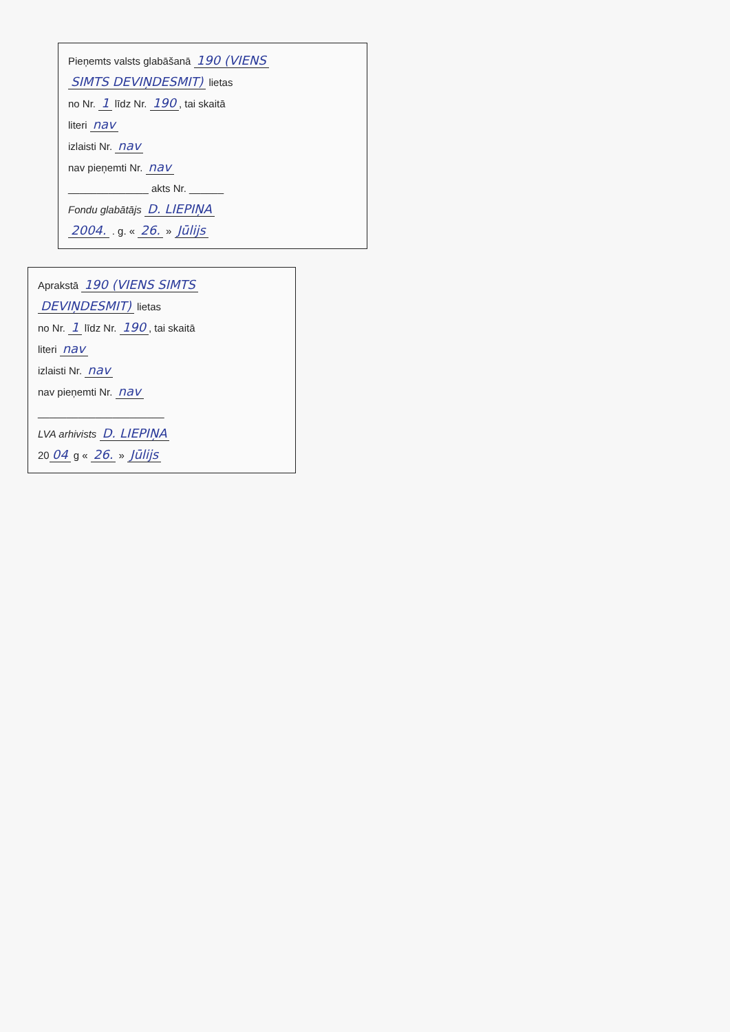Pieņemts valsts glabāšanā 190 (VIENS
SIMTS DEVIŅDESMIT) lietas
no Nr. 1 līdz Nr. 190, tai skaitā
literi nav
izlaisti Nr. nav
nav pieņemti Nr. nav
______________ akts Nr. ______
Fondu glabātājs D. LIEPIŅA
2004. . g. « 26. » Jūlijs
Aprakstā 190 (VIENS SIMTS
DEVIŅDESMIT) lietas
no Nr. 1 līdz Nr. 190, tai skaitā
literi nav
izlaisti Nr. nav
nav pieņemti Nr. nav
______________________
LVA arhivists D. LIEPIŅA
20 04 g « 26. » Jūlijs